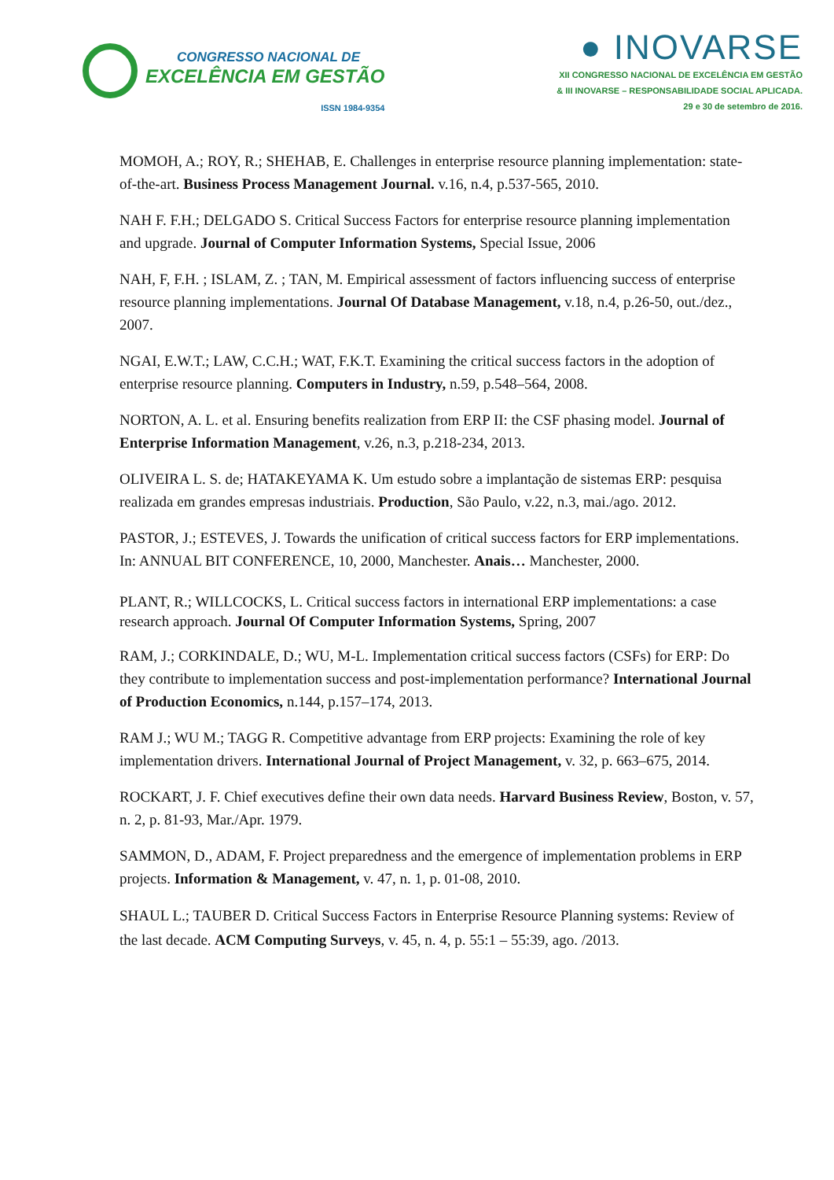CONGRESSO NACIONAL DE
EXCELÊNCIA EM GESTÃO
ISSN 1984-9354
● INOVARSE
XII CONGRESSO NACIONAL DE EXCELÊNCIA EM GESTÃO
& III INOVARSE – RESPONSABILIDADE SOCIAL APLICADA.
29 e 30 de setembro de 2016.
MOMOH, A.; ROY, R.; SHEHAB, E. Challenges in enterprise resource planning implementation: state-of-the-art. Business Process Management Journal. v.16, n.4, p.537-565, 2010.
NAH F. F.H.; DELGADO S. Critical Success Factors for enterprise resource planning implementation and upgrade. Journal of Computer Information Systems, Special Issue, 2006
NAH, F, F.H. ; ISLAM, Z. ; TAN, M. Empirical assessment of factors influencing success of enterprise resource planning implementations. Journal Of Database Management, v.18, n.4, p.26-50, out./dez., 2007.
NGAI, E.W.T.; LAW, C.C.H.; WAT, F.K.T. Examining the critical success factors in the adoption of enterprise resource planning. Computers in Industry, n.59, p.548–564, 2008.
NORTON, A. L. et al. Ensuring benefits realization from ERP II: the CSF phasing model. Journal of Enterprise Information Management, v.26, n.3, p.218-234, 2013.
OLIVEIRA L. S. de; HATAKEYAMA K. Um estudo sobre a implantação de sistemas ERP: pesquisa realizada em grandes empresas industriais. Production, São Paulo, v.22, n.3, mai./ago. 2012.
PASTOR, J.; ESTEVES, J. Towards the unification of critical success factors for ERP implementations. In: ANNUAL BIT CONFERENCE, 10, 2000, Manchester. Anais… Manchester, 2000.
PLANT, R.; WILLCOCKS, L. Critical success factors in international ERP implementations: a case research approach. Journal Of Computer Information Systems, Spring, 2007
RAM, J.; CORKINDALE, D.; WU, M-L. Implementation critical success factors (CSFs) for ERP: Do they contribute to implementation success and post-implementation performance? International Journal of Production Economics, n.144, p.157–174, 2013.
RAM J.; WU M.; TAGG R. Competitive advantage from ERP projects: Examining the role of key implementation drivers. International Journal of Project Management, v. 32, p. 663–675, 2014.
ROCKART, J. F. Chief executives define their own data needs. Harvard Business Review, Boston, v. 57, n. 2, p. 81-93, Mar./Apr. 1979.
SAMMON, D., ADAM, F. Project preparedness and the emergence of implementation problems in ERP projects. Information & Management, v. 47, n. 1, p. 01-08, 2010.
SHAUL L.; TAUBER D. Critical Success Factors in Enterprise Resource Planning systems: Review of the last decade. ACM Computing Surveys, v. 45, n. 4, p. 55:1 – 55:39, ago. /2013.